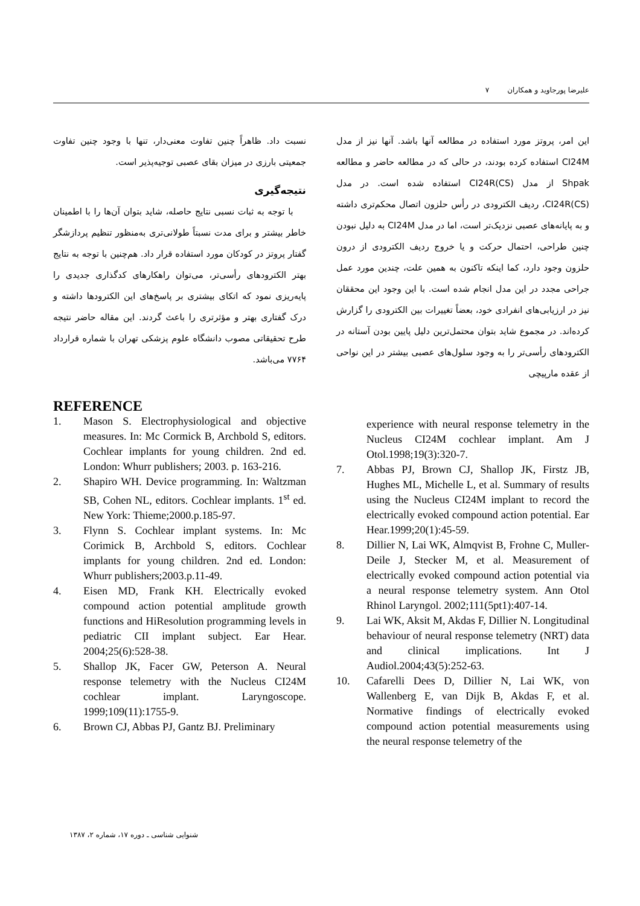علیرضا پورجاوید و همکاران ۷
این امر، پروتز مورد استفاده در مطالعه آنها باشد. آنها نیز از مدل CI24M استفاده کرده بودند، در حالی که در مطالعه حاضر و مطالعه Shpak از مدل CI24R(CS) استفاده شده است. در مدل CI24R(CS)، ردیف الکترودی در رأس حلزون اتصال محکم‌تری داشته و به پایانه‌های عصبی نزدیک‌تر است، اما در مدل CI24M به دلیل نبودن چنین طراحی، احتمال حرکت و یا خروج ردیف الکترودی از درون حلزون وجود دارد، کما اینکه تاکنون به همین علت، چندین مورد عمل جراحی مجدد در این مدل انجام شده است. با این وجود این محققان نیز در ارزیابی‌های انفرادی خود، بعضاً تغییرات بین الکترودی را گزارش کرده‌اند. در مجموع شاید بتوان محتمل‌ترین دلیل پایین بودن آستانه در الکترودهای رأسی‌تر را به وجود سلول‌های عصبی بیشتر در این نواحی از عقده مارپیچی
نسبت داد. ظاهراً چنین تفاوت معنی‌دار، تنها با وجود چنین تفاوت جمعیتی بارزی در میزان بقای عصبی توجیه‌پذیر است.
نتیجه‌گیری
با توجه به ثبات نسبی نتایج حاصله، شاید بتوان آن‌ها را با اطمینان خاطر بیشتر و برای مدت نسبتاً طولانی‌تری به‌منظور تنظیم پردازشگر گفتار پروتز در کودکان مورد استفاده قرار داد. هم‌چنین با توجه به نتایج بهتر الکترودهای رأسی‌تر، می‌توان راهکارهای کدگذاری جدیدی را پایه‌ریزی نمود که اتکای بیشتری بر پاسخ‌های این الکترودها داشته و درک گفتاری بهتر و مؤثرتری را باعث گردند. این مقاله حاضر نتیجه طرح تحقیقاتی مصوب دانشگاه علوم پزشکی تهران با شماره قرارداد ۷۷۶۴ می‌باشد.
REFERENCE
1. Mason S. Electrophysiological and objective measures. In: Mc Cormick B, Archbold S, editors. Cochlear implants for young children. 2nd ed. London: Whurr publishers; 2003. p. 163-216.
2. Shapiro WH. Device programming. In: Waltzman SB, Cohen NL, editors. Cochlear implants. 1<sup>st</sup> ed. New York: Thieme;2000.p.185-97.
3. Flynn S. Cochlear implant systems. In: Mc Corimick B, Archbold S, editors. Cochlear implants for young children. 2nd ed. London: Whurr publishers;2003.p.11-49.
4. Eisen MD, Frank KH. Electrically evoked compound action potential amplitude growth functions and HiResolution programming levels in pediatric CII implant subject. Ear Hear. 2004;25(6):528-38.
5. Shallop JK, Facer GW, Peterson A. Neural response telemetry with the Nucleus CI24M cochlear implant. Laryngoscope. 1999;109(11):1755-9.
6. Brown CJ, Abbas PJ, Gantz BJ. Preliminary
experience with neural response telemetry in the Nucleus CI24M cochlear implant. Am J Otol.1998;19(3):320-7.
7. Abbas PJ, Brown CJ, Shallop JK, Firstz JB, Hughes ML, Michelle L, et al. Summary of results using the Nucleus CI24M implant to record the electrically evoked compound action potential. Ear Hear.1999;20(1):45-59.
8. Dillier N, Lai WK, Almqvist B, Frohne C, Muller-Deile J, Stecker M, et al. Measurement of electrically evoked compound action potential via a neural response telemetry system. Ann Otol Rhinol Laryngol. 2002;111(5pt1):407-14.
9. Lai WK, Aksit M, Akdas F, Dillier N. Longitudinal behaviour of neural response telemetry (NRT) data and clinical implications. Int J Audiol.2004;43(5):252-63.
10. Cafarelli Dees D, Dillier N, Lai WK, von Wallenberg E, van Dijk B, Akdas F, et al. Normative findings of electrically evoked compound action potential measurements using the neural response telemetry of the
شنوایی شناسی ـ دوره ۱۷، شماره ۲، ۱۳۸۷